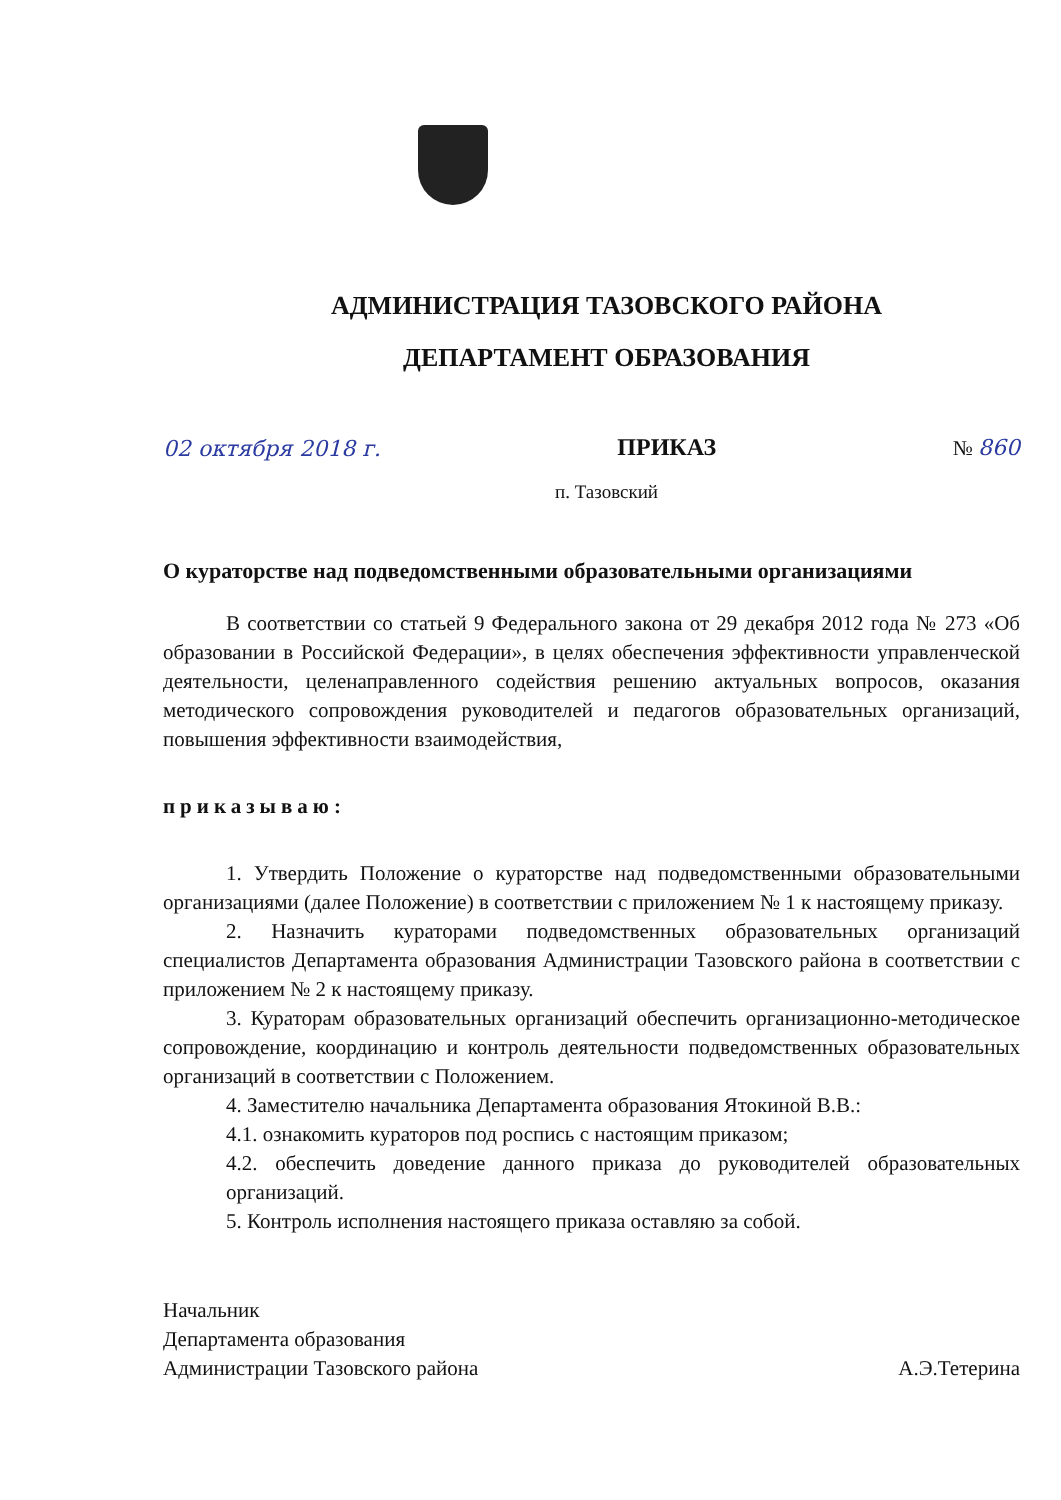АДМИНИСТРАЦИЯ ТАЗОВСКОГО РАЙОНА
ДЕПАРТАМЕНТ ОБРАЗОВАНИЯ
02 октября 2018 г. ПРИКАЗ № 860
п. Тазовский
О кураторстве над подведомственными образовательными организациями
В соответствии со статьей 9 Федерального закона от 29 декабря 2012 года № 273 «Об образовании в Российской Федерации», в целях обеспечения эффективности управленческой деятельности, целенаправленного содействия решению актуальных вопросов, оказания методического сопровождения руководителей и педагогов образовательных организаций, повышения эффективности взаимодействия,
приказываю:
1. Утвердить Положение о кураторстве над подведомственными образовательными организациями (далее Положение) в соответствии с приложением № 1 к настоящему приказу.
2. Назначить кураторами подведомственных образовательных организаций специалистов Департамента образования Администрации Тазовского района в соответствии с приложением № 2 к настоящему приказу.
3. Кураторам образовательных организаций обеспечить организационно-методическое сопровождение, координацию и контроль деятельности подведомственных образовательных организаций в соответствии с Положением.
4. Заместителю начальника Департамента образования Ятокиной В.В.:
4.1. ознакомить кураторов под роспись с настоящим приказом;
4.2. обеспечить доведение данного приказа до руководителей образовательных организаций.
5. Контроль исполнения настоящего приказа оставляю за собой.
Начальник
Департамента образования
Администрации Тазовского района
А.Э.Тетерина